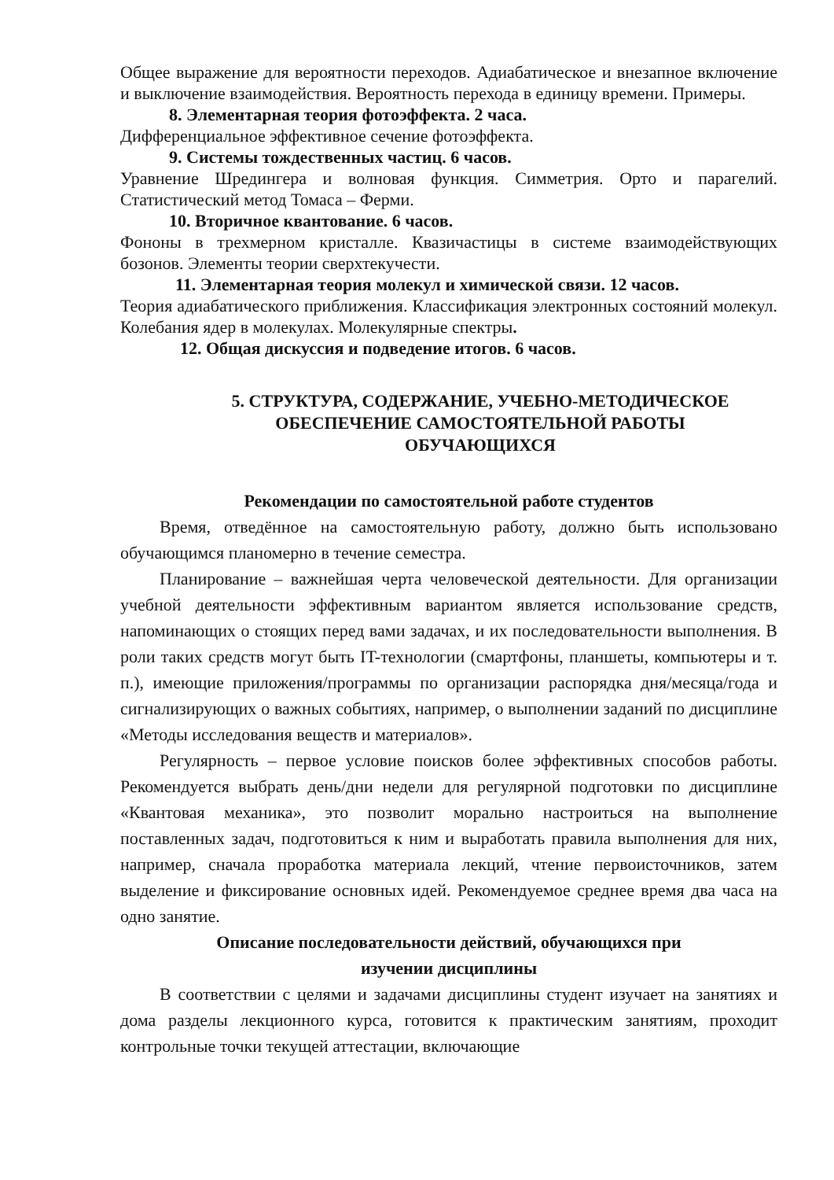Общее выражение для вероятности переходов. Адиабатическое и внезапное включение и выключение взаимодействия. Вероятность перехода в единицу времени. Примеры.
8. Элементарная теория фотоэффекта. 2 часа.
Дифференциальное эффективное сечение фотоэффекта.
9. Системы тождественных частиц. 6 часов.
Уравнение Шредингера и волновая функция. Симметрия. Орто и парагелий. Статистический метод Томаса – Ферми.
10. Вторичное квантование. 6 часов.
Фононы в трехмерном кристалле. Квазичастицы в системе взаимодействующих бозонов. Элементы теории сверхтекучести.
11. Элементарная теория молекул и химической связи. 12 часов.
Теория адиабатического приближения. Классификация электронных состояний молекул. Колебания ядер в молекулах. Молекулярные спектры.
12. Общая дискуссия и подведение итогов. 6 часов.
5. СТРУКТУРА, СОДЕРЖАНИЕ, УЧЕБНО-МЕТОДИЧЕСКОЕ
ОБЕСПЕЧЕНИЕ САМОСТОЯТЕЛЬНОЙ РАБОТЫ
ОБУЧАЮЩИХСЯ
Рекомендации по самостоятельной работе студентов
Время, отведённое на самостоятельную работу, должно быть использовано обучающимся планомерно в течение семестра.
Планирование – важнейшая черта человеческой деятельности. Для организации учебной деятельности эффективным вариантом является использование средств, напоминающих о стоящих перед вами задачах, и их последовательности выполнения. В роли таких средств могут быть IT-технологии (смартфоны, планшеты, компьютеры и т. п.), имеющие приложения/программы по организации распорядка дня/месяца/года и сигнализирующих о важных событиях, например, о выполнении заданий по дисциплине «Методы исследования веществ и материалов».
Регулярность – первое условие поисков более эффективных способов работы. Рекомендуется выбрать день/дни недели для регулярной подготовки по дисциплине «Квантовая механика», это позволит морально настроиться на выполнение поставленных задач, подготовиться к ним и выработать правила выполнения для них, например, сначала проработка материала лекций, чтение первоисточников, затем выделение и фиксирование основных идей. Рекомендуемое среднее время два часа на одно занятие.
Описание последовательности действий, обучающихся при
изучении дисциплины
В соответствии с целями и задачами дисциплины студент изучает на занятиях и дома разделы лекционного курса, готовится к практическим занятиям, проходит контрольные точки текущей аттестации, включающие